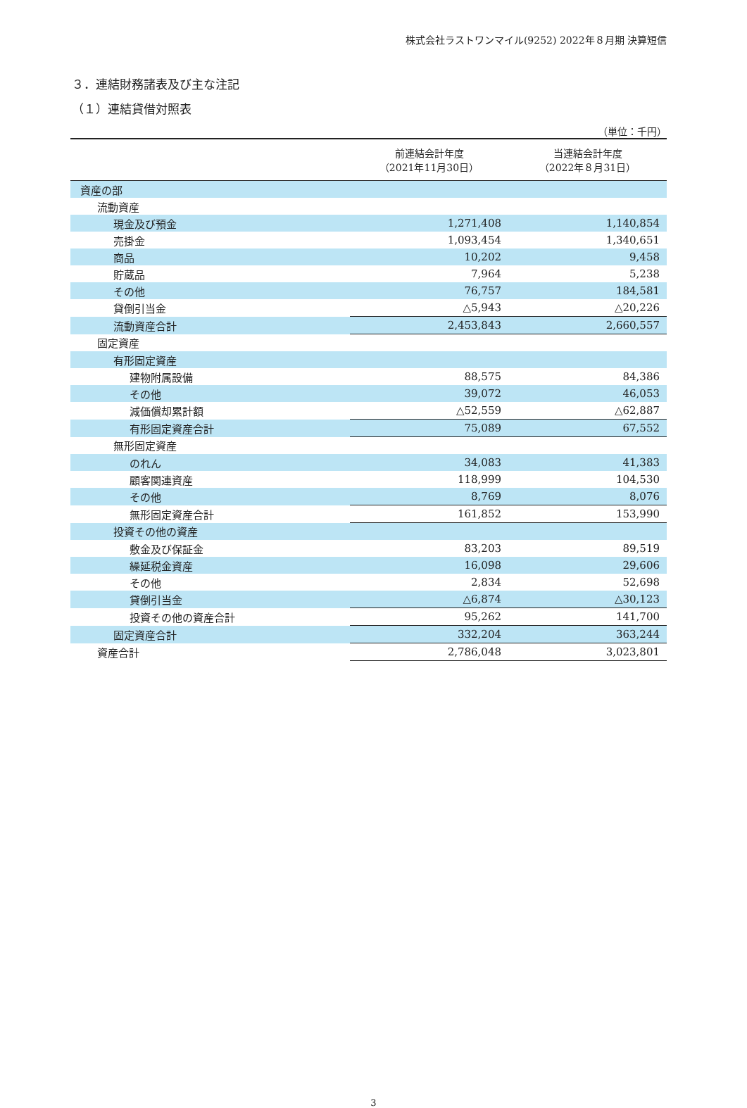株式会社ラストワンマイル(9252) 2022年８月期 決算短信
３．連結財務諸表及び主な注記
（１）連結貸借対照表
（単位：千円）
| | 前連結会計年度 （2021年11月30日） | 当連結会計年度 （2022年８月31日） |
| --- | --- | --- |
| 資産の部 | | |
| 流動資産 | | |
| 現金及び預金 | 1,271,408 | 1,140,854 |
| 売掛金 | 1,093,454 | 1,340,651 |
| 商品 | 10,202 | 9,458 |
| 貯蔵品 | 7,964 | 5,238 |
| その他 | 76,757 | 184,581 |
| 貸倒引当金 | △5,943 | △20,226 |
| 流動資産合計 | 2,453,843 | 2,660,557 |
| 固定資産 | | |
| 有形固定資産 | | |
| 建物附属設備 | 88,575 | 84,386 |
| その他 | 39,072 | 46,053 |
| 減価償却累計額 | △52,559 | △62,887 |
| 有形固定資産合計 | 75,089 | 67,552 |
| 無形固定資産 | | |
| のれん | 34,083 | 41,383 |
| 顧客関連資産 | 118,999 | 104,530 |
| その他 | 8,769 | 8,076 |
| 無形固定資産合計 | 161,852 | 153,990 |
| 投資その他の資産 | | |
| 敷金及び保証金 | 83,203 | 89,519 |
| 繰延税金資産 | 16,098 | 29,606 |
| その他 | 2,834 | 52,698 |
| 貸倒引当金 | △6,874 | △30,123 |
| 投資その他の資産合計 | 95,262 | 141,700 |
| 固定資産合計 | 332,204 | 363,244 |
| 資産合計 | 2,786,048 | 3,023,801 |
3